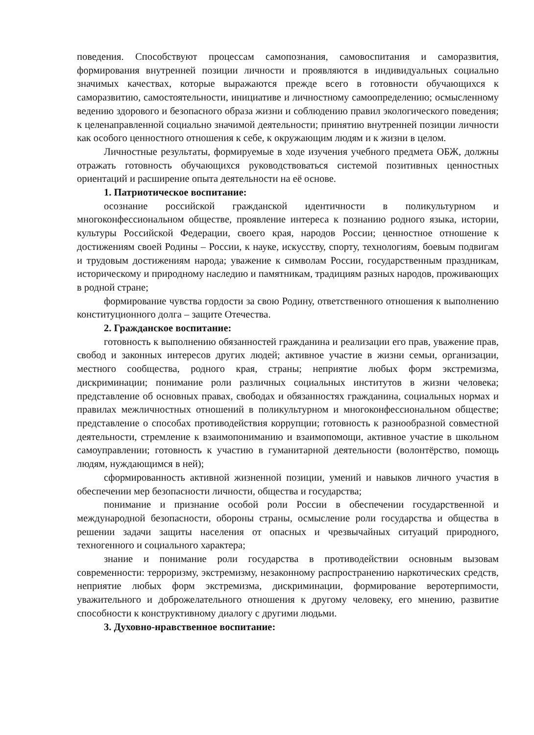поведения. Способствуют процессам самопознания, самовоспитания и саморазвития, формирования внутренней позиции личности и проявляются в индивидуальных социально значимых качествах, которые выражаются прежде всего в готовности обучающихся к саморазвитию, самостоятельности, инициативе и личностному самоопределению; осмысленному ведению здорового и безопасного образа жизни и соблюдению правил экологического поведения; к целенаправленной социально значимой деятельности; принятию внутренней позиции личности как особого ценностного отношения к себе, к окружающим людям и к жизни в целом.
Личностные результаты, формируемые в ходе изучения учебного предмета ОБЖ, должны отражать готовность обучающихся руководствоваться системой позитивных ценностных ориентаций и расширение опыта деятельности на её основе.
1. Патриотическое воспитание:
осознание российской гражданской идентичности в поликультурном и многоконфессиональном обществе, проявление интереса к познанию родного языка, истории, культуры Российской Федерации, своего края, народов России; ценностное отношение к достижениям своей Родины – России, к науке, искусству, спорту, технологиям, боевым подвигам и трудовым достижениям народа; уважение к символам России, государственным праздникам, историческому и природному наследию и памятникам, традициям разных народов, проживающих в родной стране;
формирование чувства гордости за свою Родину, ответственного отношения к выполнению конституционного долга – защите Отечества.
2. Гражданское воспитание:
готовность к выполнению обязанностей гражданина и реализации его прав, уважение прав, свобод и законных интересов других людей; активное участие в жизни семьи, организации, местного сообщества, родного края, страны; неприятие любых форм экстремизма, дискриминации; понимание роли различных социальных институтов в жизни человека; представление об основных правах, свободах и обязанностях гражданина, социальных нормах и правилах межличностных отношений в поликультурном и многоконфессиональном обществе; представление о способах противодействия коррупции; готовность к разнообразной совместной деятельности, стремление к взаимопониманию и взаимопомощи, активное участие в школьном самоуправлении; готовность к участию в гуманитарной деятельности (волонтёрство, помощь людям, нуждающимся в ней);
сформированность активной жизненной позиции, умений и навыков личного участия в обеспечении мер безопасности личности, общества и государства;
понимание и признание особой роли России в обеспечении государственной и международной безопасности, обороны страны, осмысление роли государства и общества в решении задачи защиты населения от опасных и чрезвычайных ситуаций природного, техногенного и социального характера;
знание и понимание роли государства в противодействии основным вызовам современности: терроризму, экстремизму, незаконному распространению наркотических средств, неприятие любых форм экстремизма, дискриминации, формирование веротерпимости, уважительного и доброжелательного отношения к другому человеку, его мнению, развитие способности к конструктивному диалогу с другими людьми.
3. Духовно-нравственное воспитание: